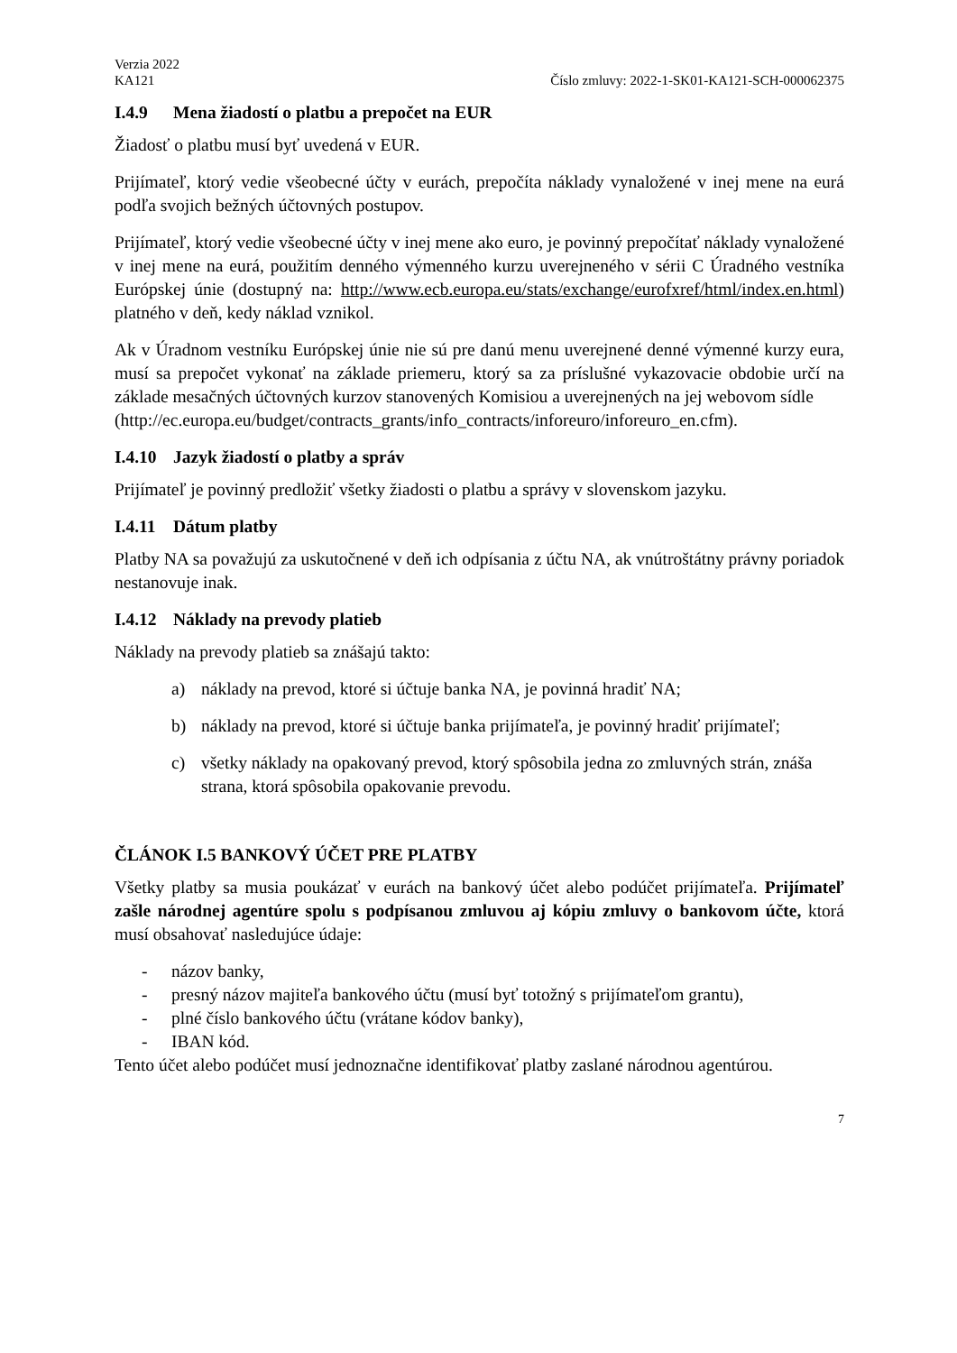Verzia 2022
KA121 Číslo zmluvy: 2022-1-SK01-KA121-SCH-000062375
I.4.9 Mena žiadostí o platbu a prepočet na EUR
Žiadosť o platbu musí byť uvedená v EUR.
Prijímateľ, ktorý vedie všeobecné účty v eurách, prepočíta náklady vynaložené v inej mene na eurá podľa svojich bežných účtovných postupov.
Prijímateľ, ktorý vedie všeobecné účty v inej mene ako euro, je povinný prepočítať náklady vynaložené v inej mene na eurá, použitím denného výmenného kurzu uverejneného v sérii C Úradného vestníka Európskej únie (dostupný na: http://www.ecb.europa.eu/stats/exchange/eurofxref/html/index.en.html) platného v deň, kedy náklad vznikol.
Ak v Úradnom vestníku Európskej únie nie sú pre danú menu uverejnené denné výmenné kurzy eura, musí sa prepočet vykonať na základe priemeru, ktorý sa za príslušné vykazovacie obdobie určí na základe mesačných účtovných kurzov stanovených Komisiou a uverejnených na jej webovom sídle
(http://ec.europa.eu/budget/contracts_grants/info_contracts/inforeuro/inforeuro_en.cfm).
I.4.10 Jazyk žiadostí o platby a správ
Prijímateľ je povinný predložiť všetky žiadosti o platbu a správy v slovenskom jazyku.
I.4.11 Dátum platby
Platby NA sa považujú za uskutočnené v deň ich odpísania z účtu NA, ak vnútroštátny právny poriadok nestanovuje inak.
I.4.12 Náklady na prevody platieb
Náklady na prevody platieb sa znášajú takto:
a) náklady na prevod, ktoré si účtuje banka NA, je povinná hradiť NA;
b) náklady na prevod, ktoré si účtuje banka prijímateľa, je povinný hradiť prijímateľ;
c) všetky náklady na opakovaný prevod, ktorý spôsobila jedna zo zmluvných strán, znáša strana, ktorá spôsobila opakovanie prevodu.
ČLÁNOK I.5 BANKOVÝ ÚČET PRE PLATBY
Všetky platby sa musia poukázať v eurách na bankový účet alebo podúčet prijímateľa. Prijímateľ zašle národnej agentúre spolu s podpísanou zmluvou aj kópiu zmluvy o bankovom účte, ktorá musí obsahovať nasledujúce údaje:
- názov banky,
- presný názov majiteľa bankového účtu (musí byť totožný s prijímateľom grantu),
- plné číslo bankového účtu (vrátane kódov banky),
- IBAN kód.
Tento účet alebo podúčet musí jednoznačne identifikovať platby zaslané národnou agentúrou.
7